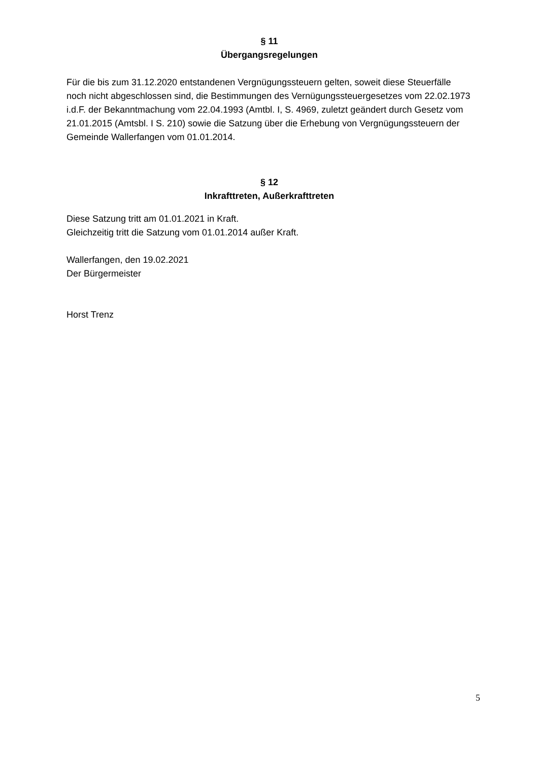§ 11
Übergangsregelungen
Für die bis zum 31.12.2020 entstandenen Vergnügungssteuern gelten, soweit diese Steuerfälle noch nicht abgeschlossen sind, die Bestimmungen des Vernügungssteuergesetzes vom 22.02.1973 i.d.F. der Bekanntmachung vom 22.04.1993 (Amtbl. I, S. 4969, zuletzt geändert durch Gesetz vom 21.01.2015 (Amtsbl. I S. 210) sowie die Satzung über die Erhebung von Vergnügungssteuern der Gemeinde Wallerfangen vom 01.01.2014.
§ 12
Inkrafttreten, Außerkrafttreten
Diese Satzung tritt am 01.01.2021 in Kraft.
Gleichzeitig tritt die Satzung vom 01.01.2014 außer Kraft.
Wallerfangen, den 19.02.2021
Der Bürgermeister
Horst Trenz
5